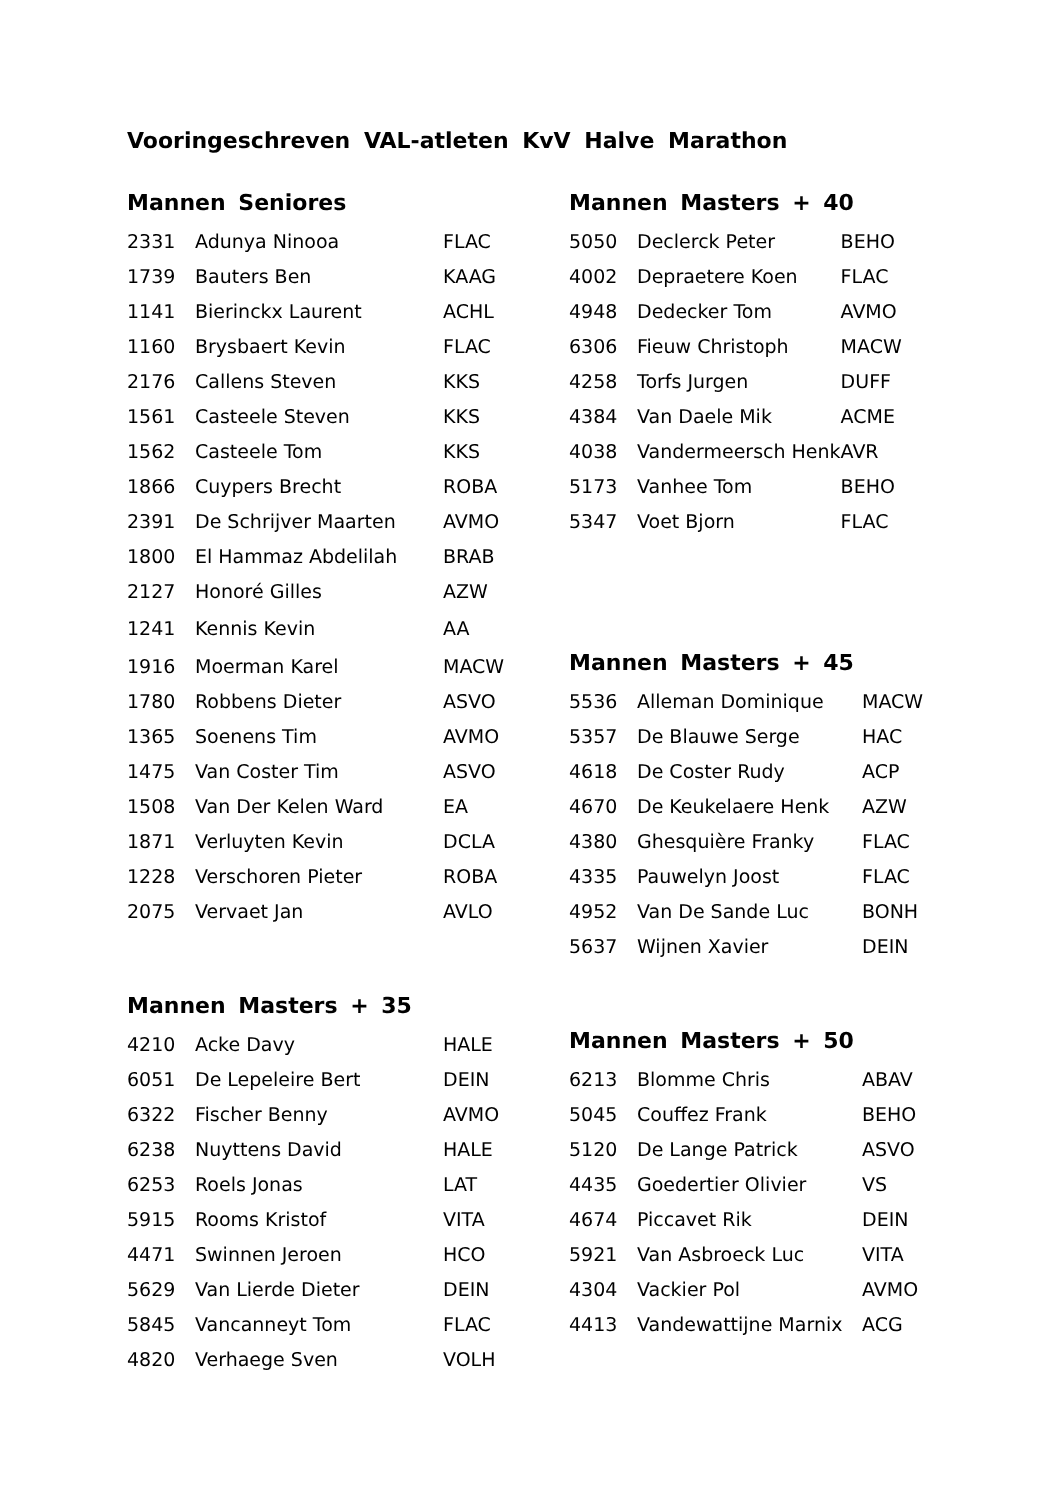Vooringeschreven VAL-atleten KvV Halve Marathon
Mannen Seniores
| 2331 | Adunya Ninooa | FLAC |
| 1739 | Bauters Ben | KAAG |
| 1141 | Bierinckx Laurent | ACHL |
| 1160 | Brysbaert Kevin | FLAC |
| 2176 | Callens Steven | KKS |
| 1561 | Casteele Steven | KKS |
| 1562 | Casteele Tom | KKS |
| 1866 | Cuypers Brecht | ROBA |
| 2391 | De Schrijver Maarten | AVMO |
| 1800 | El Hammaz Abdelilah | BRAB |
| 2127 | Honoré Gilles | AZW |
| 1241 | Kennis Kevin | AA |
| 1916 | Moerman Karel | MACW |
| 1780 | Robbens Dieter | ASVO |
| 1365 | Soenens Tim | AVMO |
| 1475 | Van Coster Tim | ASVO |
| 1508 | Van Der Kelen Ward | EA |
| 1871 | Verluyten Kevin | DCLA |
| 1228 | Verschoren Pieter | ROBA |
| 2075 | Vervaet Jan | AVLO |
Mannen Masters + 35
| 4210 | Acke Davy | HALE |
| 6051 | De Lepeleire Bert | DEIN |
| 6322 | Fischer Benny | AVMO |
| 6238 | Nuyttens David | HALE |
| 6253 | Roels Jonas | LAT |
| 5915 | Rooms Kristof | VITA |
| 4471 | Swinnen Jeroen | HCO |
| 5629 | Van Lierde Dieter | DEIN |
| 5845 | Vancanneyt Tom | FLAC |
| 4820 | Verhaege Sven | VOLH |
Mannen Masters + 40
| 5050 | Declerck Peter | BEHO |
| 4002 | Depraetere Koen | FLAC |
| 4948 | Dedecker Tom | AVMO |
| 6306 | Fieuw Christoph | MACW |
| 4258 | Torfs Jurgen | DUFF |
| 4384 | Van Daele Mik | ACME |
| 4038 | Vandermeersch Henk | AVR |
| 5173 | Vanhee Tom | BEHO |
| 5347 | Voet Bjorn | FLAC |
Mannen Masters + 45
| 5536 | Alleman Dominique | MACW |
| 5357 | De Blauwe Serge | HAC |
| 4618 | De Coster Rudy | ACP |
| 4670 | De Keukelaere Henk | AZW |
| 4380 | Ghesquière Franky | FLAC |
| 4335 | Pauwelyn Joost | FLAC |
| 4952 | Van De Sande Luc | BONH |
| 5637 | Wijnen Xavier | DEIN |
Mannen Masters + 50
| 6213 | Blomme Chris | ABAV |
| 5045 | Couffez Frank | BEHO |
| 5120 | De Lange Patrick | ASVO |
| 4435 | Goedertier Olivier | VS |
| 4674 | Piccavet Rik | DEIN |
| 5921 | Van Asbroeck Luc | VITA |
| 4304 | Vackier Pol | AVMO |
| 4413 | Vandewattijne Marnix | ACG |